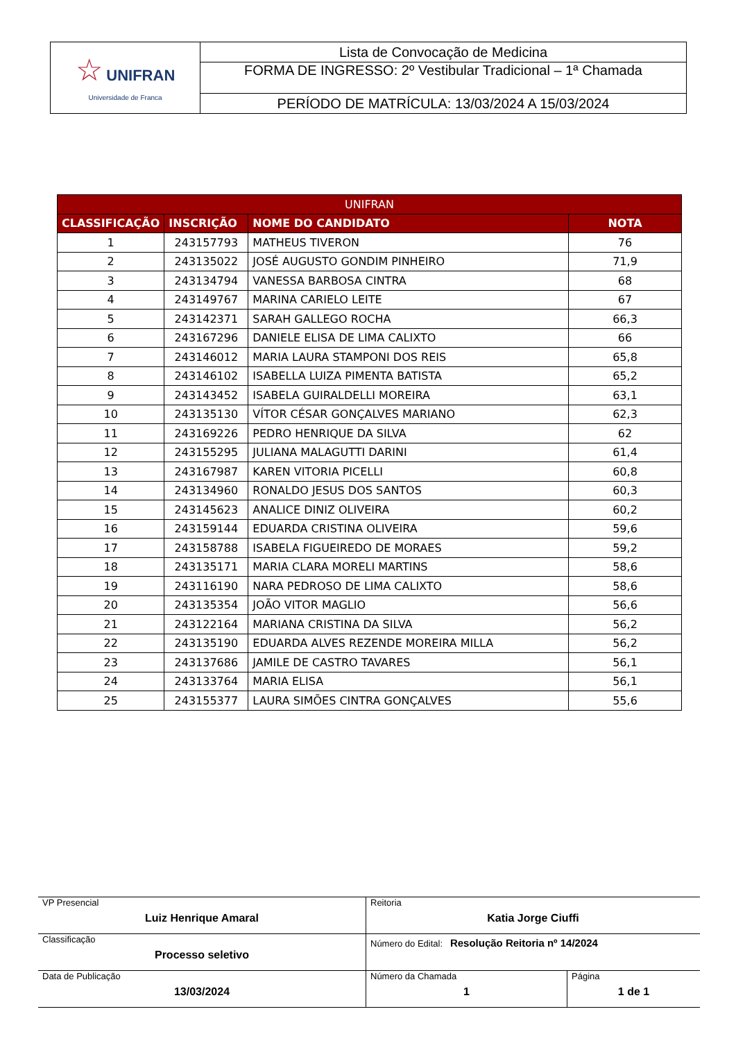| ☆ UNIFRAN Universidade de Franca | Lista de Convocação de Medicina |
| | FORMA DE INGRESSO: 2º Vestibular Tradicional – 1ª Chamada |
| | PERÍODO DE MATRÍCULA: 13/03/2024 A 15/03/2024 |
| UNIFRAN | | | |
| --- | --- | --- | --- |
| CLASSIFICAÇÃO | INSCRIÇÃO | NOME DO CANDIDATO | NOTA |
| 1 | 243157793 | MATHEUS TIVERON | 76 |
| 2 | 243135022 | JOSÉ AUGUSTO GONDIM PINHEIRO | 71,9 |
| 3 | 243134794 | VANESSA BARBOSA CINTRA | 68 |
| 4 | 243149767 | MARINA CARIELO LEITE | 67 |
| 5 | 243142371 | SARAH GALLEGO ROCHA | 66,3 |
| 6 | 243167296 | DANIELE ELISA DE LIMA CALIXTO | 66 |
| 7 | 243146012 | MARIA LAURA STAMPONI DOS REIS | 65,8 |
| 8 | 243146102 | ISABELLA LUIZA PIMENTA BATISTA | 65,2 |
| 9 | 243143452 | ISABELA GUIRALDELLI MOREIRA | 63,1 |
| 10 | 243135130 | VÍTOR CÉSAR GONÇALVES MARIANO | 62,3 |
| 11 | 243169226 | PEDRO HENRIQUE DA SILVA | 62 |
| 12 | 243155295 | JULIANA MALAGUTTI DARINI | 61,4 |
| 13 | 243167987 | KAREN VITORIA PICELLI | 60,8 |
| 14 | 243134960 | RONALDO JESUS DOS SANTOS | 60,3 |
| 15 | 243145623 | ANALICE DINIZ OLIVEIRA | 60,2 |
| 16 | 243159144 | EDUARDA CRISTINA OLIVEIRA | 59,6 |
| 17 | 243158788 | ISABELA FIGUEIREDO DE MORAES | 59,2 |
| 18 | 243135171 | MARIA CLARA MORELI MARTINS | 58,6 |
| 19 | 243116190 | NARA PEDROSO DE LIMA CALIXTO | 58,6 |
| 20 | 243135354 | JOÃO VITOR MAGLIO | 56,6 |
| 21 | 243122164 | MARIANA CRISTINA DA SILVA | 56,2 |
| 22 | 243135190 | EDUARDA ALVES REZENDE MOREIRA MILLA | 56,2 |
| 23 | 243137686 | JAMILE DE CASTRO TAVARES | 56,1 |
| 24 | 243133764 | MARIA ELISA | 56,1 |
| 25 | 243155377 | LAURA SIMÕES CINTRA GONÇALVES | 55,6 |
| VP Presencial Luiz Henrique Amaral | Reitoria Katia Jorge Ciuffi | |
| Classificação Processo seletivo | Número do Edital: Resolução Reitoria nº 14/2024 | |
| Data de Publicação 13/03/2024 | Número da Chamada 1 | Página 1 de 1 |